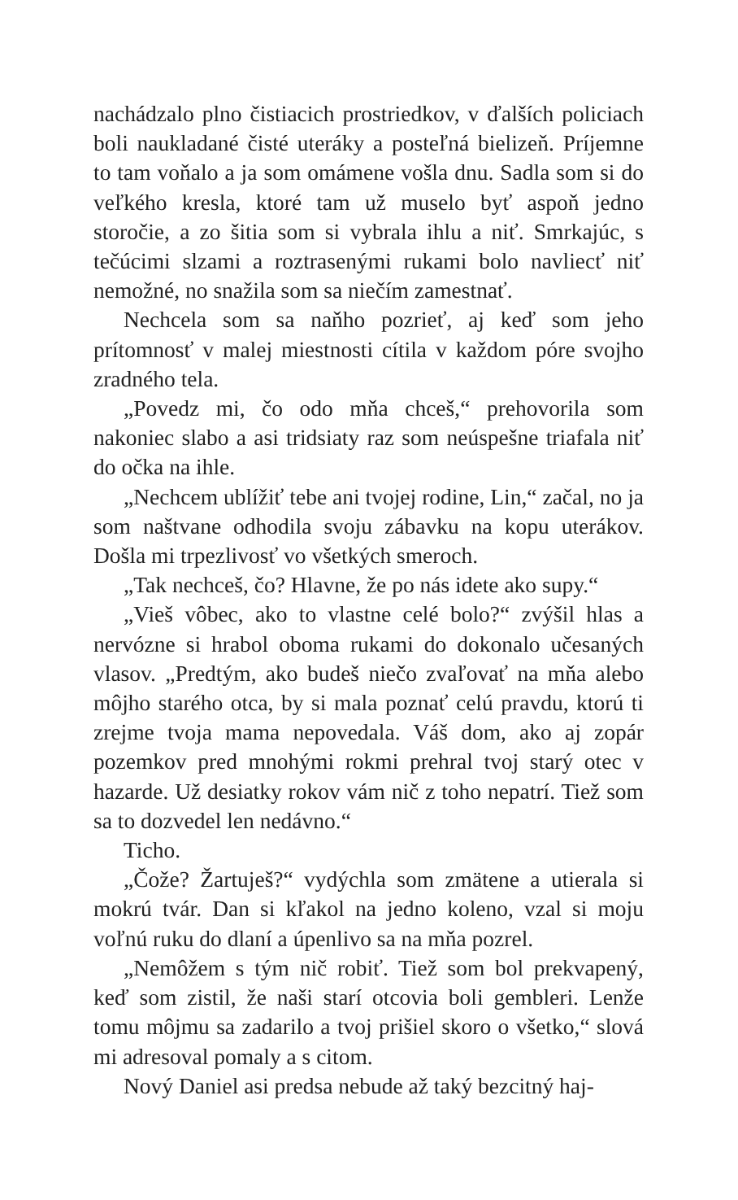nachádzalo plno čistiacich prostriedkov, v ďalších policiach boli naukladané čisté uteráky a posteľná bielizeň. Príjemne to tam voňalo a ja som omámene vošla dnu. Sadla som si do veľkého kresla, ktoré tam už muselo byť aspoň jedno storočie, a zo šitia som si vybrala ihlu a niť. Smrkajúc, s tečúcimi slzami a roztrasenými rukami bolo navliecť niť nemožné, no snažila som sa niečím zamestnať.
Nechcela som sa naňho pozrieť, aj keď som jeho prítomnosť v malej miestnosti cítila v každom póre svojho zradného tela.
„Povedz mi, čo odo mňa chceš,“ prehovorila som nakoniec slabo a asi tridsiaty raz som neúspešne triafala niť do očka na ihle.
„Nechcem ublížiť tebe ani tvojej rodine, Lin,“ začal, no ja som naštvane odhodila svoju zábavku na kopu uterákov. Došla mi trpezlivosť vo všetkých smeroch.
„Tak nechceš, čo? Hlavne, že po nás idete ako supy.“
„Vieš vôbec, ako to vlastne celé bolo?“ zvýšil hlas a nervózne si hrabol oboma rukami do dokonalo učesaných vlasov. „Predtým, ako budeš niečo zvaľovať na mňa alebo môjho starého otca, by si mala poznať celú pravdu, ktorú ti zrejme tvoja mama nepovedala. Váš dom, ako aj zopár pozemkov pred mnohými rokmi prehral tvoj starý otec v hazarde. Už desiatky rokov vám nič z toho nepatrí. Tiež som sa to dozvedel len nedávno.“
Ticho.
„Čože? Žartuješ?“ vydýchla som zmätene a utierala si mokrú tvár. Dan si kľakol na jedno koleno, vzal si moju voľnú ruku do dlaní a úpenlivo sa na mňa pozrel.
„Nemôžem s tým nič robiť. Tiež som bol prekvapený, keď som zistil, že naši starí otcovia boli gembleri. Lenže tomu môjmu sa zadarilo a tvoj prišiel skoro o všetko,“ slová mi adresoval pomaly a s citom.
Nový Daniel asi predsa nebude až taký bezcitný haj-